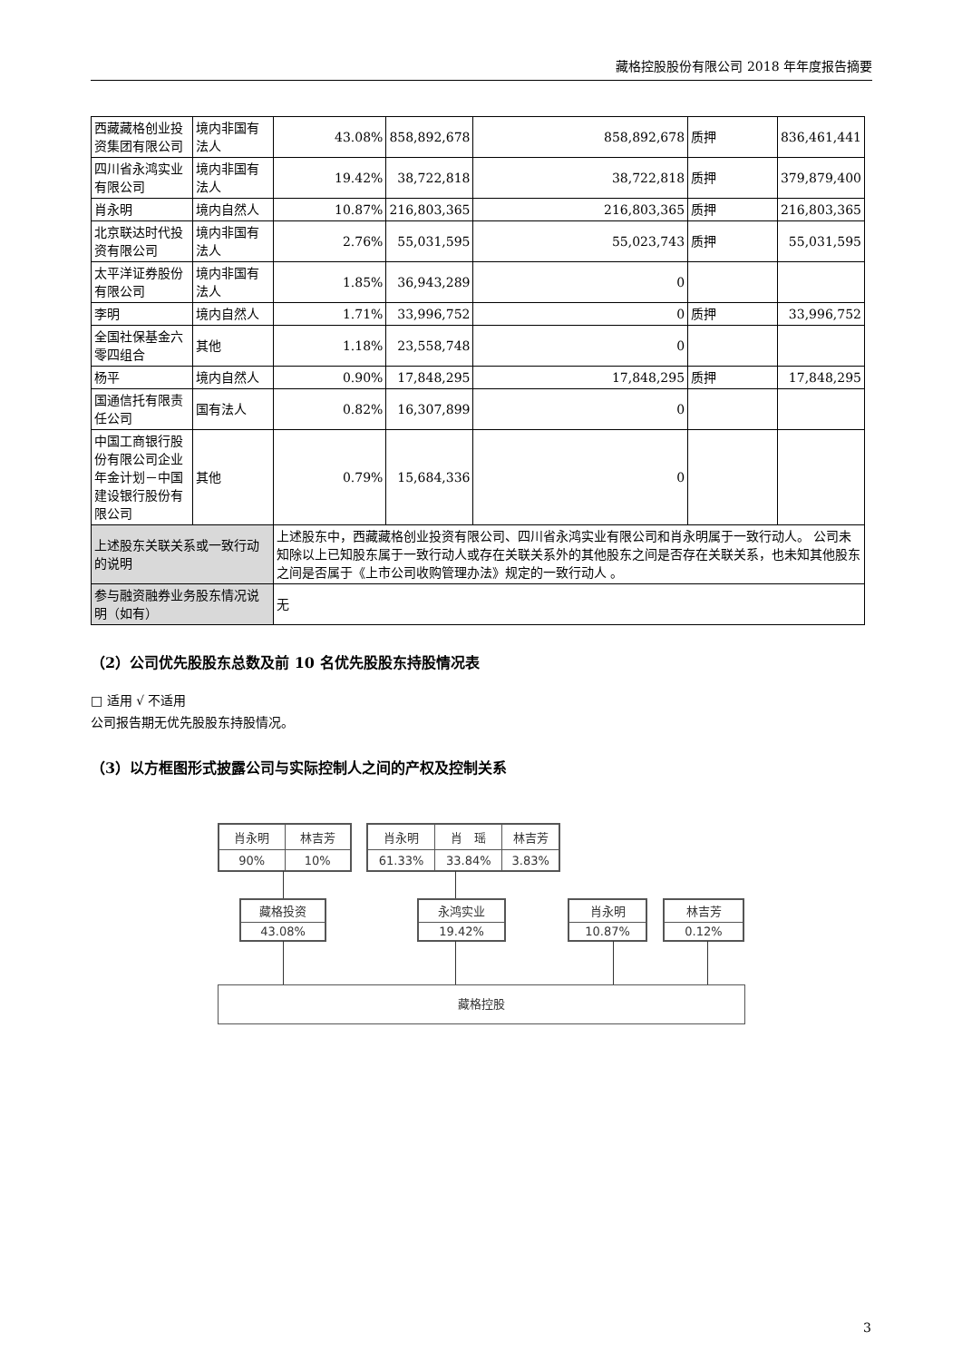藏格控股股份有限公司 2018 年年度报告摘要
| 西藏藏格创业投资集团有限公司 | 境内非国有法人 | 43.08% | 858,892,678 | 858,892,678 | 质押 | 836,461,441 |
| 四川省永鸿实业有限公司 | 境内非国有法人 | 19.42% | 38,722,818 | 38,722,818 | 质押 | 379,879,400 |
| 肖永明 | 境内自然人 | 10.87% | 216,803,365 | 216,803,365 | 质押 | 216,803,365 |
| 北京联达时代投资有限公司 | 境内非国有法人 | 2.76% | 55,031,595 | 55,023,743 | 质押 | 55,031,595 |
| 太平洋证券股份有限公司 | 境内非国有法人 | 1.85% | 36,943,289 | 0 | | |
| 李明 | 境内自然人 | 1.71% | 33,996,752 | 0 | 质押 | 33,996,752 |
| 全国社保基金六零四组合 | 其他 | 1.18% | 23,558,748 | 0 | | |
| 杨平 | 境内自然人 | 0.90% | 17,848,295 | 17,848,295 | 质押 | 17,848,295 |
| 国通信托有限责任公司 | 国有法人 | 0.82% | 16,307,899 | 0 | | |
| 中国工商银行股份有限公司企业年金计划－中国建设银行股份有限公司 | 其他 | 0.79% | 15,684,336 | 0 | | |
| 上述股东关联关系或一致行动的说明 | | 上述股东中，西藏藏格创业投资有限公司、四川省永鸿实业有限公司和肖永明属于一致行动人。 公司未知除以上已知股东属于一致行动人或存在关联关系外的其他股东之间是否存在关联关系，也未知其他股东之间是否属于《上市公司收购管理办法》规定的一致行动人 。 | | | | |
| 参与融资融券业务股东情况说明（如有） | | 无 | | | | |
（2）公司优先股股东总数及前 10 名优先股股东持股情况表
□ 适用 √ 不适用
公司报告期无优先股股东持股情况。
（3）以方框图形式披露公司与实际控制人之间的产权及控制关系
| 肖永明 | 林吉芳 |
| 90% | 10% |
| 肖永明 | 肖 瑶 | 林吉芳 |
| 61.33% | 33.84% | 3.83% |
| 藏格投资 |
| 43.08% |
| 永鸿实业 |
| 19.42% |
| 肖永明 |
| 10.87% |
| 林吉芳 |
| 0.12% |
藏格控股
3